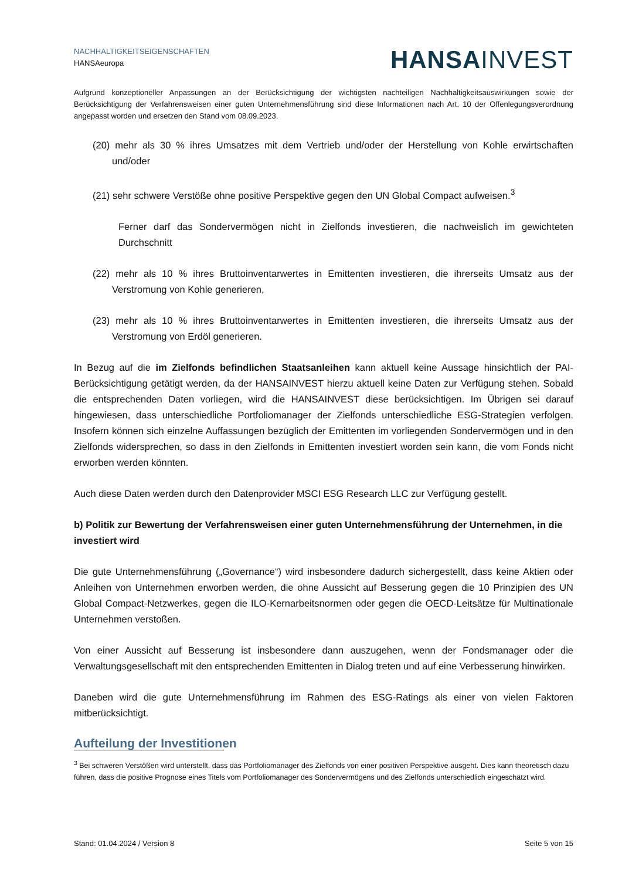NACHHALTIGKEITSEIGENSCHAFTEN
HANSAeuropa
HANSA INVEST
Aufgrund konzeptioneller Anpassungen an der Berücksichtigung der wichtigsten nachteiligen Nachhaltigkeitsauswirkungen sowie der Berücksichtigung der Verfahrensweisen einer guten Unternehmensführung sind diese Informationen nach Art. 10 der Offenlegungsverordnung angepasst worden und ersetzen den Stand vom 08.09.2023.
(20) mehr als 30 % ihres Umsatzes mit dem Vertrieb und/oder der Herstellung von Kohle erwirtschaften und/oder
(21) sehr schwere Verstöße ohne positive Perspektive gegen den UN Global Compact aufweisen.<sup>3</sup>
Ferner darf das Sondervermögen nicht in Zielfonds investieren, die nachweislich im gewichteten Durchschnitt
(22) mehr als 10 % ihres Bruttoinventarwertes in Emittenten investieren, die ihrerseits Umsatz aus der Verstromung von Kohle generieren,
(23) mehr als 10 % ihres Bruttoinventarwertes in Emittenten investieren, die ihrerseits Umsatz aus der Verstromung von Erdöl generieren.
In Bezug auf die im Zielfonds befindlichen Staatsanleihen kann aktuell keine Aussage hinsichtlich der PAI-Berücksichtigung getätigt werden, da der HANSAINVEST hierzu aktuell keine Daten zur Verfügung stehen. Sobald die entsprechenden Daten vorliegen, wird die HANSAINVEST diese berücksichtigen. Im Übrigen sei darauf hingewiesen, dass unterschiedliche Portfoliomanager der Zielfonds unterschiedliche ESG-Strategien verfolgen. Insofern können sich einzelne Auffassungen bezüglich der Emittenten im vorliegenden Sondervermögen und in den Zielfonds widersprechen, so dass in den Zielfonds in Emittenten investiert worden sein kann, die vom Fonds nicht erworben werden könnten.
Auch diese Daten werden durch den Datenprovider MSCI ESG Research LLC zur Verfügung gestellt.
b) Politik zur Bewertung der Verfahrensweisen einer guten Unternehmensführung der Unternehmen, in die investiert wird
Die gute Unternehmensführung („Governance“) wird insbesondere dadurch sichergestellt, dass keine Aktien oder Anleihen von Unternehmen erworben werden, die ohne Aussicht auf Besserung gegen die 10 Prinzipien des UN Global Compact-Netzwerkes, gegen die ILO-Kernarbeitsnormen oder gegen die OECD-Leitsätze für Multinationale Unternehmen verstoßen.
Von einer Aussicht auf Besserung ist insbesondere dann auszugehen, wenn der Fondsmanager oder die Verwaltungsgesellschaft mit den entsprechenden Emittenten in Dialog treten und auf eine Verbesserung hinwirken.
Daneben wird die gute Unternehmensführung im Rahmen des ESG-Ratings als einer von vielen Faktoren mitberücksichtigt.
Aufteilung der Investitionen
<sup>3</sup> Bei schweren Verstößen wird unterstellt, dass das Portfoliomanager des Zielfonds von einer positiven Perspektive ausgeht. Dies kann theoretisch dazu führen, dass die positive Prognose eines Titels vom Portfoliomanager des Sondervermögens und des Zielfonds unterschiedlich eingeschätzt wird.
Stand: 01.04.2024 / Version 8 Seite 5 von 15